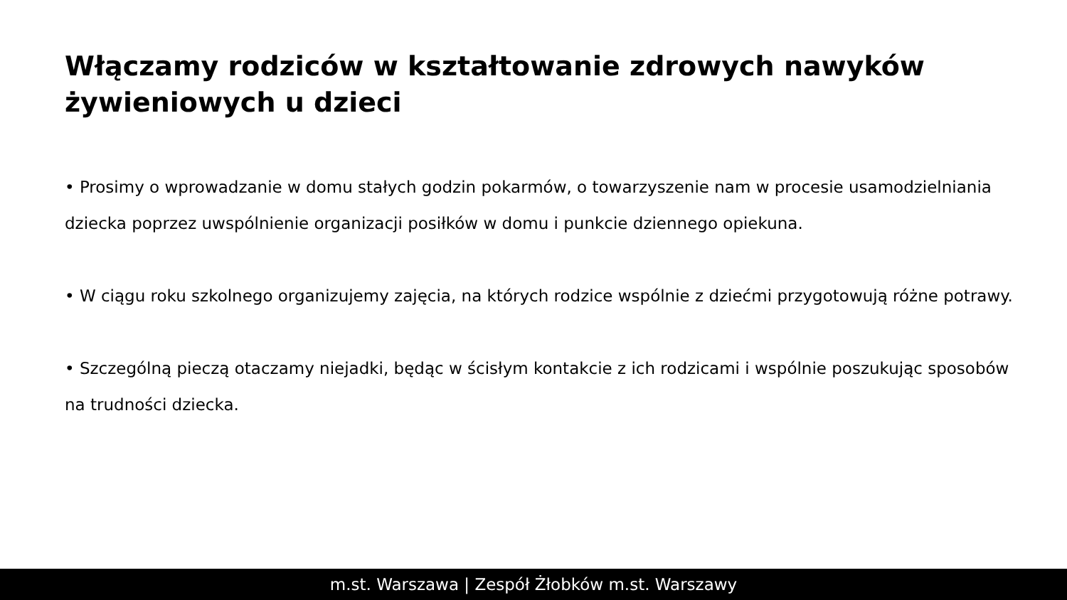Włączamy rodziców w kształtowanie zdrowych nawyków żywieniowych u dzieci
• Prosimy o wprowadzanie w domu stałych godzin pokarmów, o towarzyszenie nam w procesie usamodzielniania dziecka poprzez uwspólnienie organizacji posiłków w domu i punkcie dziennego opiekuna.
• W ciągu roku szkolnego organizujemy zajęcia, na których rodzice wspólnie z dziećmi przygotowują różne potrawy.
• Szczególną pieczą otaczamy niejadki, będąc w ścisłym kontakcie z ich rodzicami i wspólnie poszukując sposobów na trudności dziecka.
m.st. Warszawa | Zespół Żłobków m.st. Warszawy